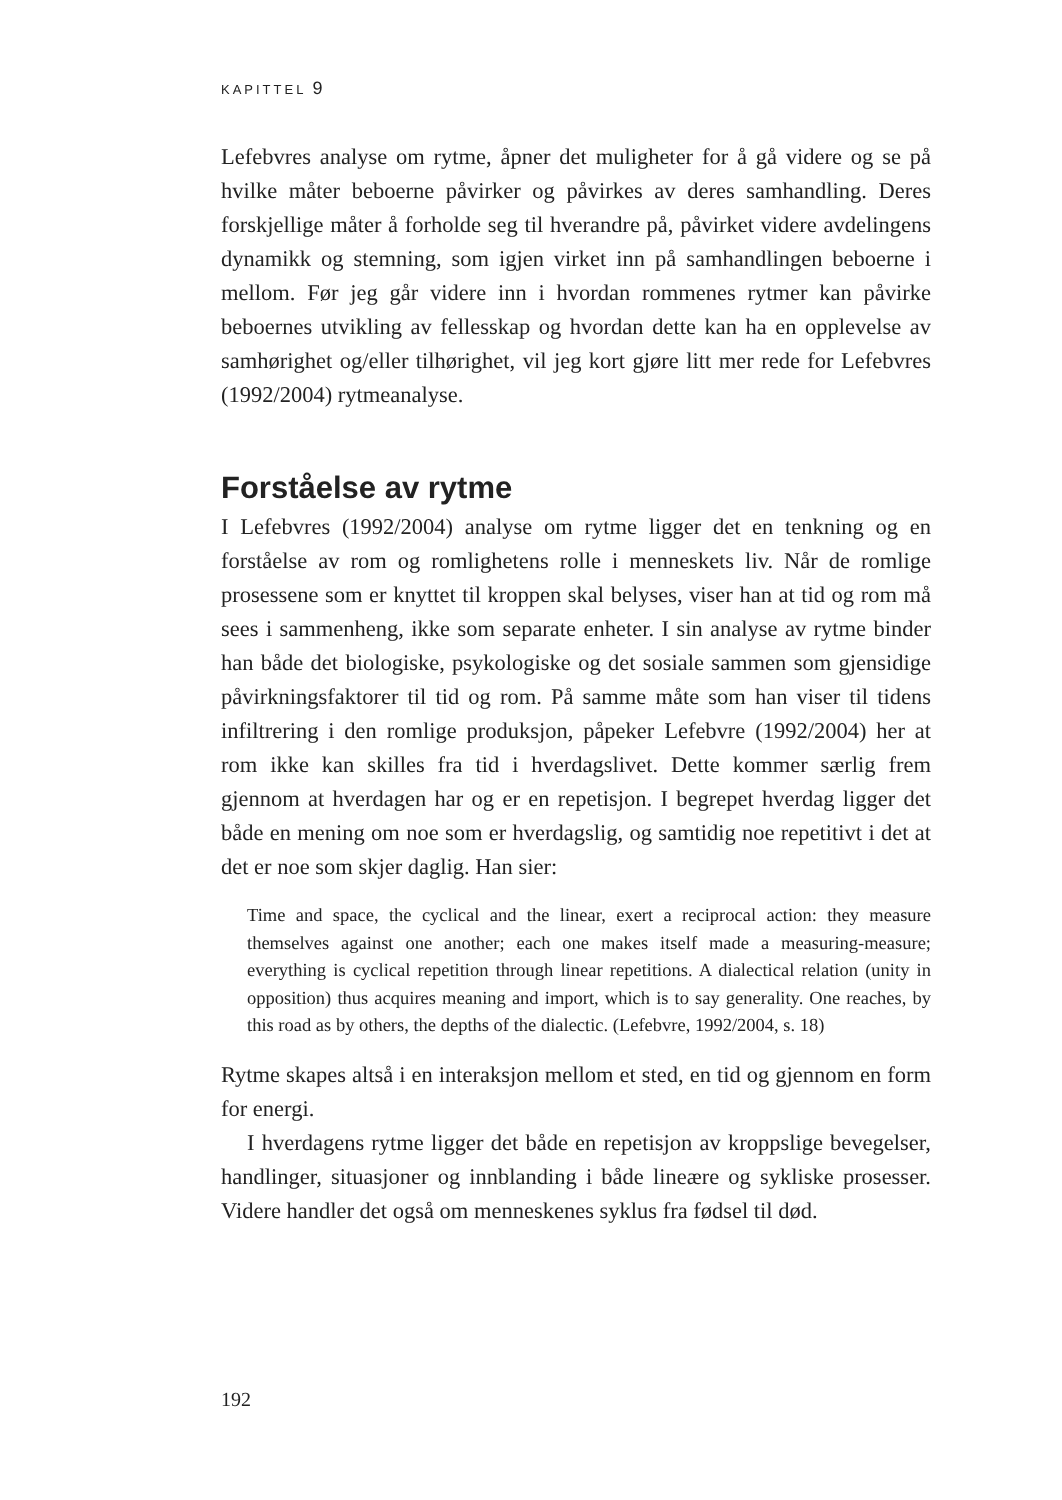KAPITTEL 9
Lefebvres analyse om rytme, åpner det muligheter for å gå videre og se på hvilke måter beboerne påvirker og påvirkes av deres samhandling. Deres forskjellige måter å forholde seg til hverandre på, påvirket videre avdelingens dynamikk og stemning, som igjen virket inn på samhandlingen beboerne i mellom. Før jeg går videre inn i hvordan rommenes rytmer kan påvirke beboernes utvikling av fellesskap og hvordan dette kan ha en opplevelse av samhørighet og/eller tilhørighet, vil jeg kort gjøre litt mer rede for Lefebvres (1992/2004) rytmeanalyse.
Forståelse av rytme
I Lefebvres (1992/2004) analyse om rytme ligger det en tenkning og en forståelse av rom og romlighetens rolle i menneskets liv. Når de romlige prosessene som er knyttet til kroppen skal belyses, viser han at tid og rom må sees i sammenheng, ikke som separate enheter. I sin analyse av rytme binder han både det biologiske, psykologiske og det sosiale sammen som gjensidige påvirkningsfaktorer til tid og rom. På samme måte som han viser til tidens infiltrering i den romlige produksjon, påpeker Lefebvre (1992/2004) her at rom ikke kan skilles fra tid i hverdagslivet. Dette kommer særlig frem gjennom at hverdagen har og er en repetisjon. I begrepet hverdag ligger det både en mening om noe som er hverdagslig, og samtidig noe repetitivt i det at det er noe som skjer daglig. Han sier:
Time and space, the cyclical and the linear, exert a reciprocal action: they measure themselves against one another; each one makes itself made a measuring-measure; everything is cyclical repetition through linear repetitions. A dialectical relation (unity in opposition) thus acquires meaning and import, which is to say generality. One reaches, by this road as by others, the depths of the dialectic. (Lefebvre, 1992/2004, s. 18)
Rytme skapes altså i en interaksjon mellom et sted, en tid og gjennom en form for energi.
I hverdagens rytme ligger det både en repetisjon av kroppslige bevegelser, handlinger, situasjoner og innblanding i både lineære og sykliske prosesser. Videre handler det også om menneskenes syklus fra fødsel til død.
192